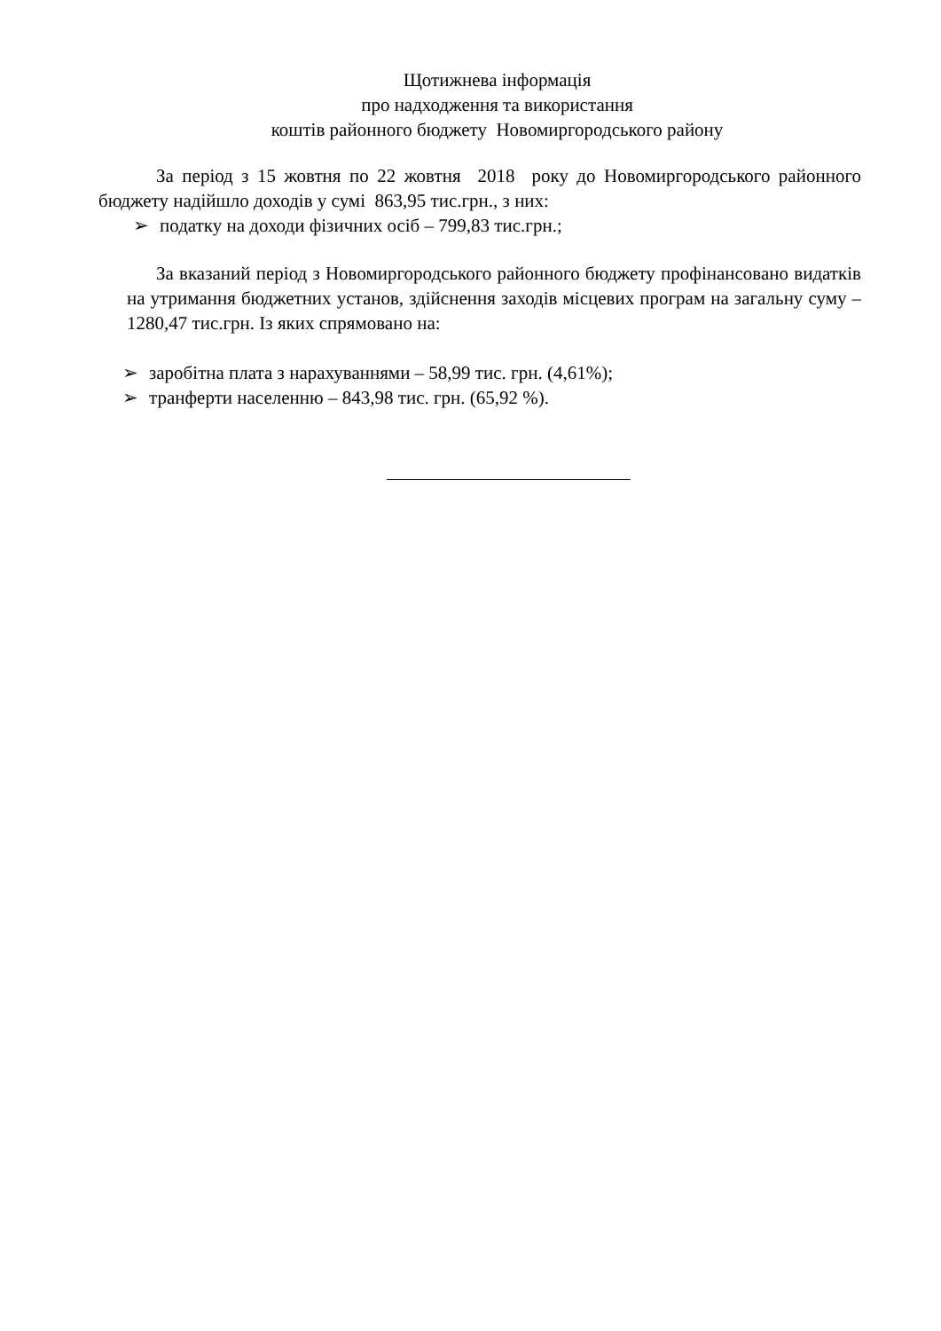Щотижнева інформація
про надходження та використання
коштів районного бюджету Новомиргородського району
За період з 15 жовтня по 22 жовтня 2018 року до Новомиргородського районного бюджету надійшло доходів у сумі 863,95 тис.грн., з них:
➢ податку на доходи фізичних осіб – 799,83 тис.грн.;
За вказаний період з Новомиргородського районного бюджету профінансовано видатків на утримання бюджетних установ, здійснення заходів місцевих програм на загальну суму – 1280,47 тис.грн. Із яких спрямовано на:
➢ заробітна плата з нарахуваннями – 58,99 тис. грн. (4,61%);
➢ транферти населенню – 843,98 тис. грн. (65,92 %).